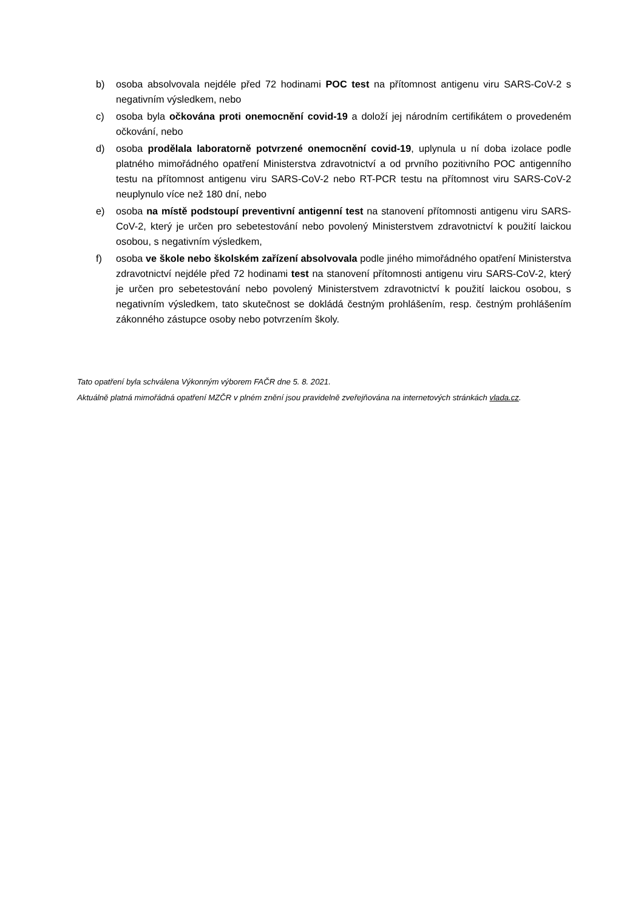b) osoba absolvovala nejdéle před 72 hodinami POC test na přítomnost antigenu viru SARS-CoV-2 s negativním výsledkem, nebo
c) osoba byla očkována proti onemocnění covid-19 a doloží jej národním certifikátem o provedeném očkování, nebo
d) osoba prodělala laboratorně potvrzené onemocnění covid-19, uplynula u ní doba izolace podle platného mimořádného opatření Ministerstva zdravotnictví a od prvního pozitivního POC antigenního testu na přítomnost antigenu viru SARS-CoV-2 nebo RT-PCR testu na přítomnost viru SARS-CoV-2 neuplynulo více než 180 dní, nebo
e) osoba na místě podstoupí preventivní antigenní test na stanovení přítomnosti antigenu viru SARS-CoV-2, který je určen pro sebetestování nebo povolený Ministerstvem zdravotnictví k použití laickou osobou, s negativním výsledkem,
f) osoba ve škole nebo školském zařízení absolvovala podle jiného mimořádného opatření Ministerstva zdravotnictví nejdéle před 72 hodinami test na stanovení přítomnosti antigenu viru SARS-CoV-2, který je určen pro sebetestování nebo povolený Ministerstvem zdravotnictví k použití laickou osobou, s negativním výsledkem, tato skutečnost se dokládá čestným prohlášením, resp. čestným prohlášením zákonného zástupce osoby nebo potvrzením školy.
Tato opatření byla schválena Výkonným výborem FAČR dne 5. 8. 2021.
Aktuálně platná mimořádná opatření MZČR v plném znění jsou pravidelně zveřejňována na internetových stránkách vlada.cz.